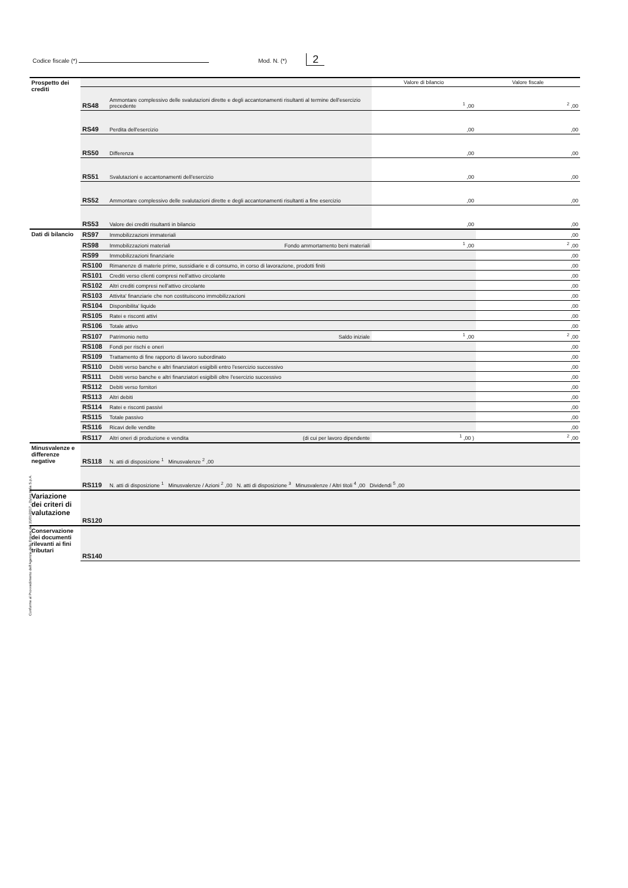Codice fiscale (*) Mod. N. (*) 2
Conforme al Provvedimento dell'Agenzia delle Entrate del 31/01/2017 - Dylog Italia S.p.A.
| Prospetto dei crediti | | | Valore di bilancio | Valore fiscale |
| | RS48 | Ammontare complessivo delle svalutazioni dirette e degli accantonamenti risultanti al termine dell'esercizio precedente | <sup>1</sup> ,00 | <sup>2</sup> ,00 |
| | RS49 | Perdita dell'esercizio | ,00 | ,00 |
| | RS50 | Differenza | ,00 | ,00 |
| | RS51 | Svalutazioni e accantonamenti dell'esercizio | ,00 | ,00 |
| | RS52 | Ammontare complessivo delle svalutazioni dirette e degli accantonamenti risultanti a fine esercizio | ,00 | ,00 |
| | RS53 | Valore dei crediti risultanti in bilancio | ,00 | ,00 |
| Dati di bilancio | RS97 | Immobilizzazioni immateriali | | ,00 |
| | RS98 | Immobilizzazioni materiali Fondo ammortamento beni materiali | <sup>1</sup> ,00 | <sup>2</sup> ,00 |
| | RS99 | Immobilizzazioni finanziarie | | ,00 |
| | RS100 | Rimanenze di materie prime, sussidiarie e di consumo, in corso di lavorazione, prodotti finiti | | ,00 |
| | RS101 | Crediti verso clienti compresi nell'attivo circolante | | ,00 |
| | RS102 | Altri crediti compresi nell'attivo circolante | | ,00 |
| | RS103 | Attivita' finanziarie che non costituiscono immobilizzazioni | | ,00 |
| | RS104 | Disponibilita' liquide | | ,00 |
| | RS105 | Ratei e risconti attivi | | ,00 |
| | RS106 | Totale attivo | | ,00 |
| | RS107 | Patrimonio netto Saldo iniziale | <sup>1</sup> ,00 | <sup>2</sup> ,00 |
| | RS108 | Fondi per rischi e oneri | | ,00 |
| | RS109 | Trattamento di fine rapporto di lavoro subordinato | | ,00 |
| | RS110 | Debiti verso banche e altri finanziatori esigibili entro l'esercizio successivo | | ,00 |
| | RS111 | Debiti verso banche e altri finanziatori esigibili oltre l'esercizio successivo | | ,00 |
| | RS112 | Debiti verso fornitori | | ,00 |
| | RS113 | Altri debiti | | ,00 |
| | RS114 | Ratei e risconti passivi | | ,00 |
| | RS115 | Totale passivo | | ,00 |
| | RS116 | Ricavi delle vendite | | ,00 |
| | RS117 | Altri oneri di produzione e vendita (di cui per lavoro dipendente | <sup>1</sup> ,00 ) | <sup>2</sup> ,00 |
| Minusvalenze e differenze negative | RS118 | N. atti di disposizione <sup>1</sup> Minusvalenze <sup>2</sup> ,00 | | |
| | RS119 | N. atti di disposizione <sup>1</sup> Minusvalenze / Azioni <sup>2</sup> ,00 N. atti di disposizione <sup>3</sup> Minusvalenze / Altri titoli <sup>4</sup> ,00 Dividendi <sup>5</sup> ,00 | | |
| Variazione dei criteri di valutazione | RS120 | | | |
| Conservazione dei documenti rilevanti ai fini tributari | RS140 | | | |